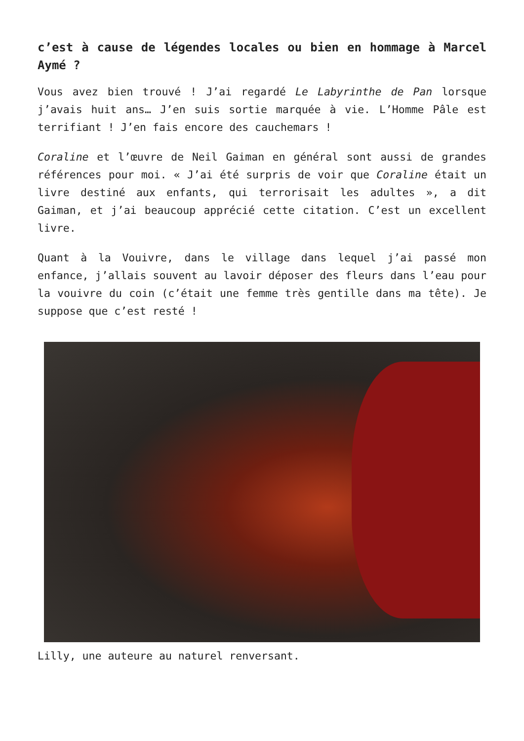c’est à cause de légendes locales ou bien en hommage à Marcel Aymé ?
Vous avez bien trouvé ! J’ai regardé Le Labyrinthe de Pan lorsque j’avais huit ans… J’en suis sortie marquée à vie. L’Homme Pâle est terrifiant ! J’en fais encore des cauchemars !
Coraline et l’œuvre de Neil Gaiman en général sont aussi de grandes références pour moi. « J’ai été surpris de voir que Coraline était un livre destiné aux enfants, qui terrorisait les adultes », a dit Gaiman, et j’ai beaucoup apprécié cette citation. C’est un excellent livre.
Quant à la Vouivre, dans le village dans lequel j’ai passé mon enfance, j’allais souvent au lavoir déposer des fleurs dans l’eau pour la vouivre du coin (c’était une femme très gentille dans ma tête). Je suppose que c’est resté !
Lilly, une auteure au naturel renversant.